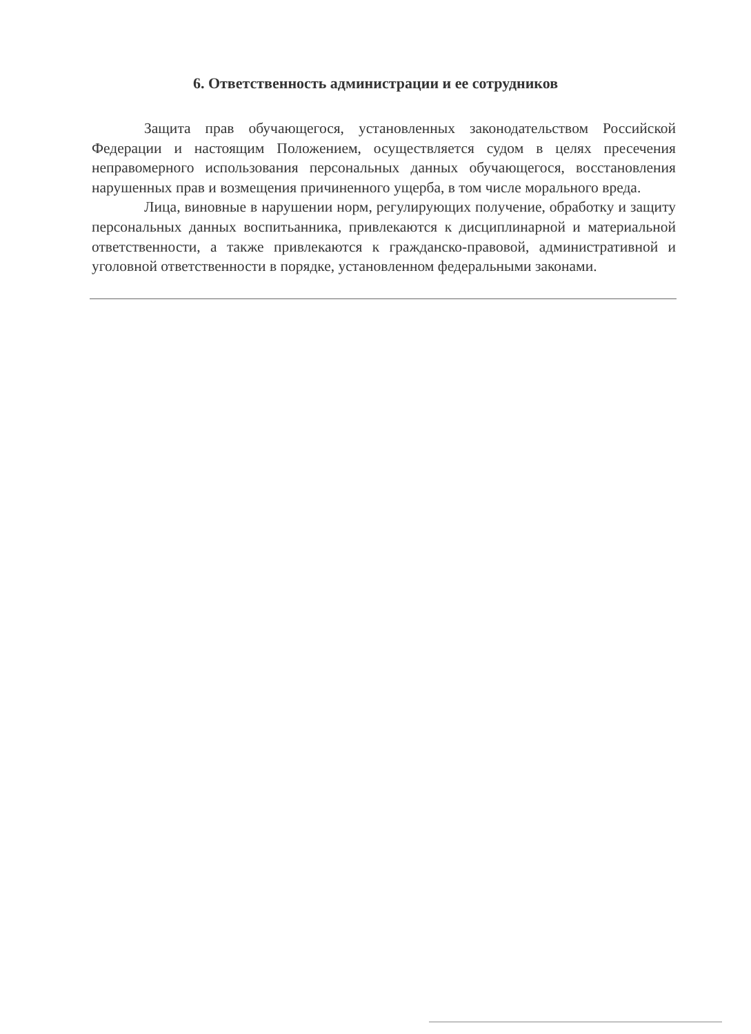6. Ответственность администрации и ее сотрудников
Защита прав обучающегося, установленных законодательством Российской Федерации и настоящим Положением, осуществляется судом в целях пресечения неправомерного использования персональных данных обучающегося, восстановления нарушенных прав и возмещения причиненного ущерба, в том числе морального вреда.
Лица, виновные в нарушении норм, регулирующих получение, обработку и защиту персональных данных воспитьанника, привлекаются к дисциплинарной и материальной ответственности, а также привлекаются к гражданско-правовой, административной и уголовной ответственности в порядке, установленном федеральными законами.